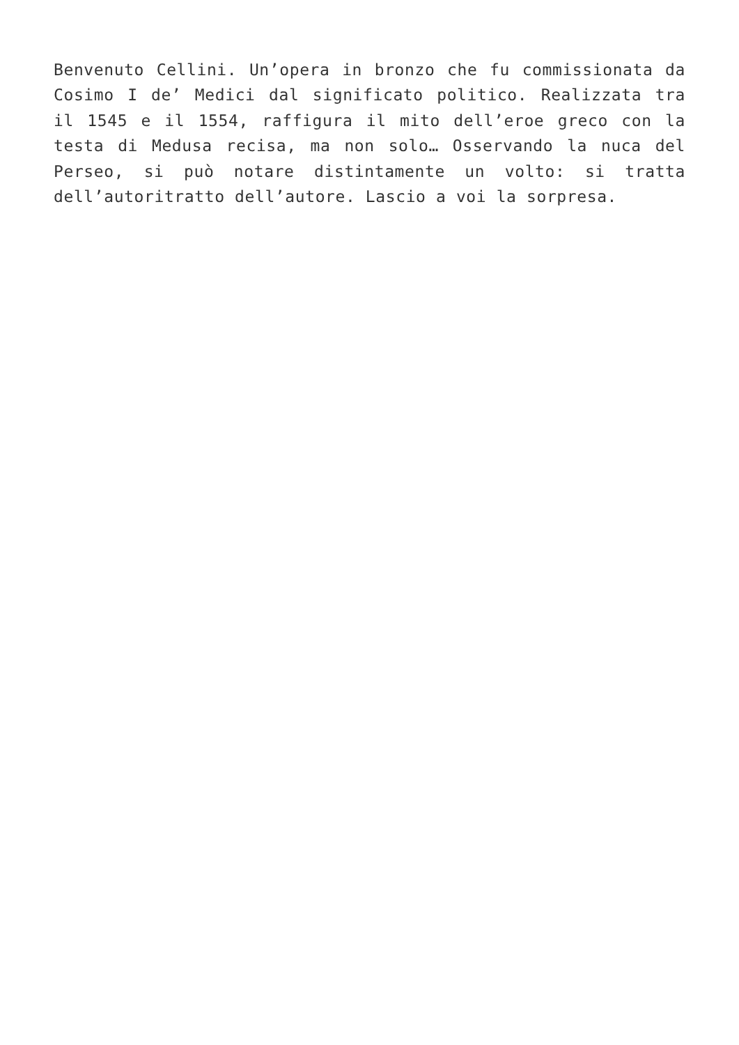Benvenuto Cellini. Un’opera in bronzo che fu commissionata da Cosimo I de’ Medici dal significato politico. Realizzata tra il 1545 e il 1554, raffigura il mito dell’eroe greco con la testa di Medusa recisa, ma non solo… Osservando la nuca del Perseo, si può notare distintamente un volto: si tratta dell’autoritratto dell’autore. Lascio a voi la sorpresa.